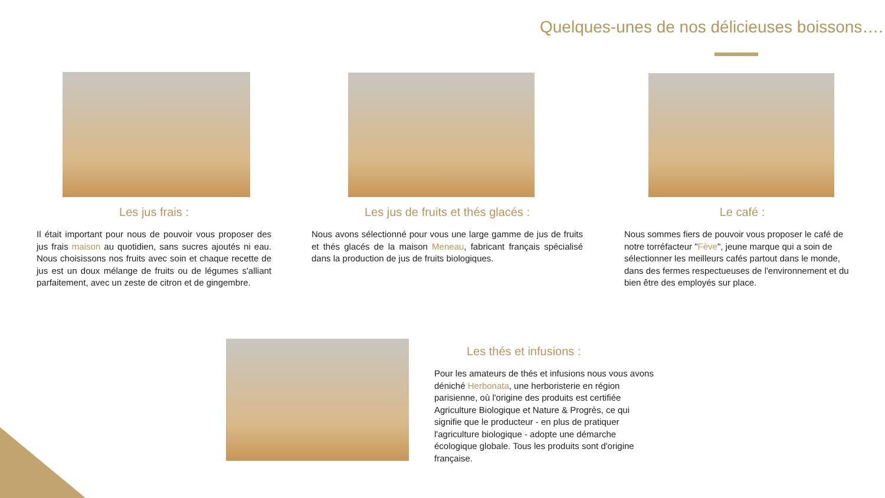Quelques-unes de nos délicieuses boissons….
Les jus frais :
Il était important pour nous de pouvoir vous proposer des jus frais maison au quotidien, sans sucres ajoutés ni eau. Nous choisissons nos fruits avec soin et chaque recette de jus est un doux mélange de fruits ou de légumes s'alliant parfaitement, avec un zeste de citron et de gingembre.
Les jus de fruits et thés glacés :
Nous avons sélectionné pour vous une large gamme de jus de fruits et thés glacés de la maison Meneau, fabricant français spécialisé dans la production de jus de fruits biologiques.
Le café :
Nous sommes fiers de pouvoir vous proposer le café de notre torréfacteur "Fève", jeune marque qui a soin de sélectionner les meilleurs cafés partout dans le monde, dans des fermes respectueuses de l'environnement et du bien être des employés sur place.
Les thés et infusions :
Pour les amateurs de thés et infusions nous vous avons déniché Herbonata, une herboristerie en région parisienne, où l'origine des produits est certifiée Agriculture Biologique et Nature & Progrès, ce qui signifie que le producteur - en plus de pratiquer l'agriculture biologique - adopte une démarche écologique globale. Tous les produits sont d'origine française.